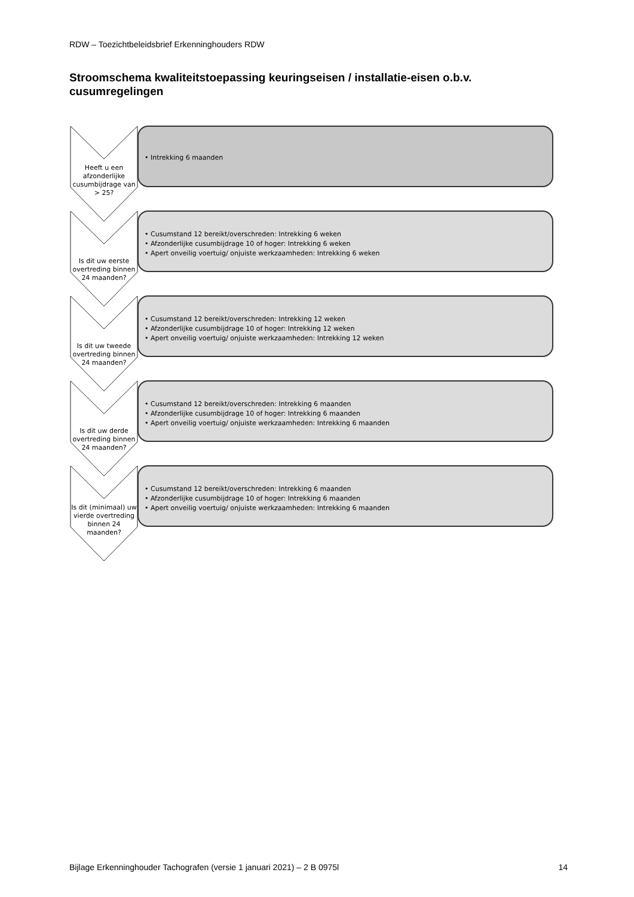RDW – Toezichtbeleidsbrief Erkenninghouders RDW
Stroomschema kwaliteitstoepassing keuringseisen / installatie-eisen o.b.v. cusumregelingen
Heeft u een afzonderlijke cusumbijdrage van > 25?
• Intrekking 6 maanden
Is dit uw eerste overtreding binnen 24 maanden?
• Cusumstand 12 bereikt/overschreden: Intrekking 6 weken
• Afzonderlijke cusumbijdrage 10 of hoger: Intrekking 6 weken
• Apert onveilig voertuig/ onjuiste werkzaamheden: Intrekking 6 weken
Is dit uw tweede overtreding binnen 24 maanden?
• Cusumstand 12 bereikt/overschreden: Intrekking 12 weken
• Afzonderlijke cusumbijdrage 10 of hoger: Intrekking 12 weken
• Apert onveilig voertuig/ onjuiste werkzaamheden: Intrekking 12 weken
Is dit uw derde overtreding binnen 24 maanden?
• Cusumstand 12 bereikt/overschreden: Intrekking 6 maanden
• Afzonderlijke cusumbijdrage 10 of hoger: Intrekking 6 maanden
• Apert onveilig voertuig/ onjuiste werkzaamheden: Intrekking 6 maanden
Is dit (minimaal) uw vierde overtreding binnen 24 maanden?
• Cusumstand 12 bereikt/overschreden: Intrekking 6 maanden
• Afzonderlijke cusumbijdrage 10 of hoger: Intrekking 6 maanden
• Apert onveilig voertuig/ onjuiste werkzaamheden: Intrekking 6 maanden
Bijlage Erkenninghouder Tachografen (versie 1 januari 2021) – 2 B 0975l 14